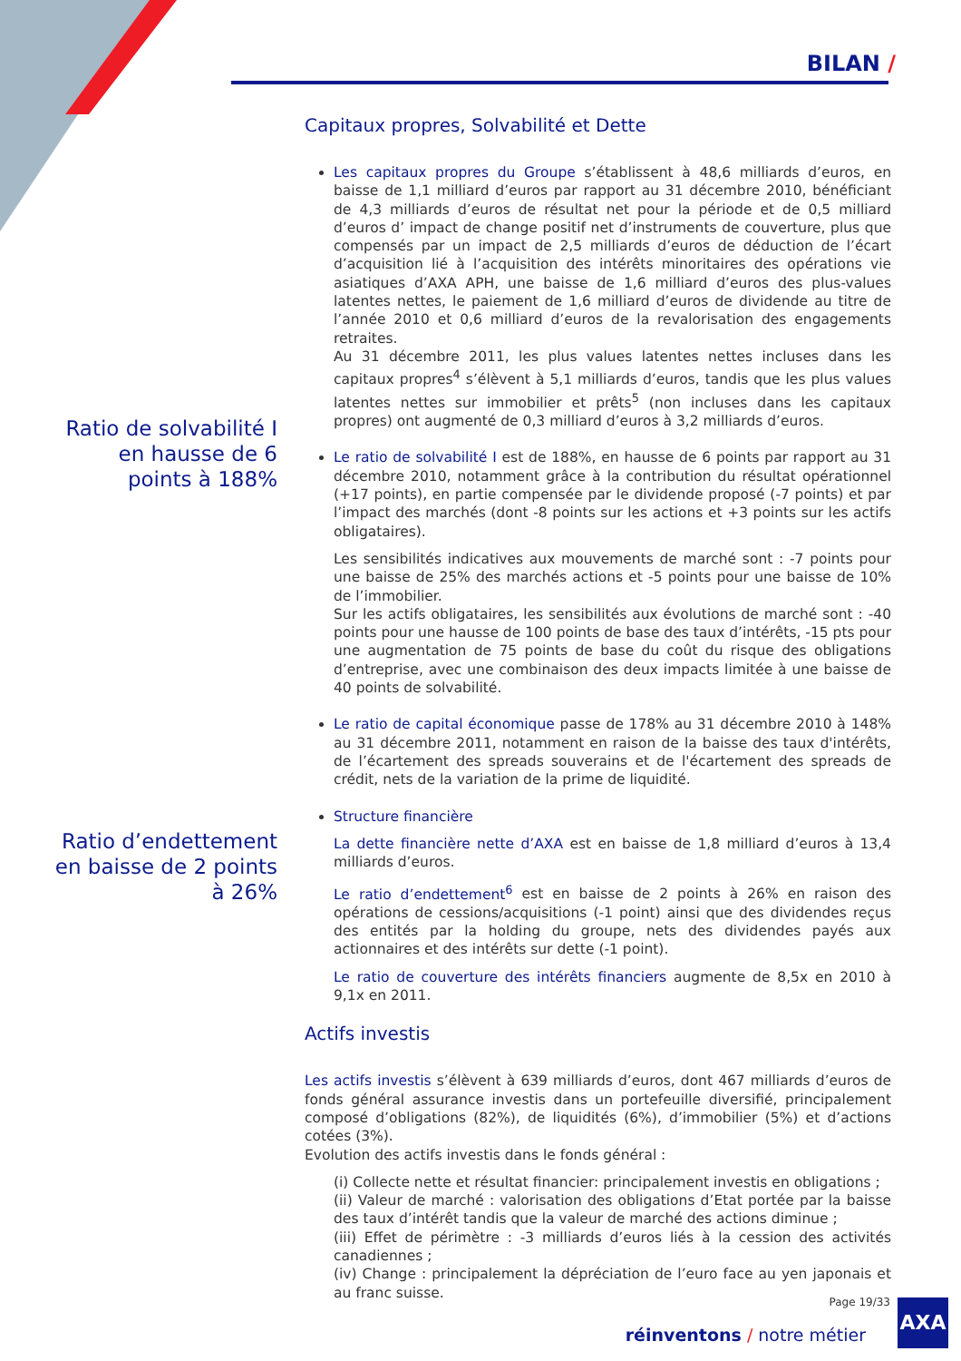BILAN /
Capitaux propres, Solvabilité et Dette
Les capitaux propres du Groupe s’établissent à 48,6 milliards d’euros, en baisse de 1,1 milliard d’euros par rapport au 31 décembre 2010, bénéficiant de 4,3 milliards d’euros de résultat net pour la période et de 0,5 milliard d’euros d’ impact de change positif net d’instruments de couverture, plus que compensés par un impact de 2,5 milliards d’euros de déduction de l’écart d’acquisition lié à l’acquisition des intérêts minoritaires des opérations vie asiatiques d’AXA APH, une baisse de 1,6 milliard d’euros des plus-values latentes nettes, le paiement de 1,6 milliard d’euros de dividende au titre de l’année 2010 et 0,6 milliard d’euros de la revalorisation des engagements retraites.
Au 31 décembre 2011, les plus values latentes nettes incluses dans les capitaux propres<sup>4</sup> s’élèvent à 5,1 milliards d’euros, tandis que les plus values latentes nettes sur immobilier et prêts<sup>5</sup> (non incluses dans les capitaux propres) ont augmenté de 0,3 milliard d’euros à 3,2 milliards d’euros.
Le ratio de solvabilité I est de 188%, en hausse de 6 points par rapport au 31 décembre 2010, notamment grâce à la contribution du résultat opérationnel (+17 points), en partie compensée par le dividende proposé (-7 points) et par l’impact des marchés (dont -8 points sur les actions et +3 points sur les actifs obligataires).
Les sensibilités indicatives aux mouvements de marché sont : -7 points pour une baisse de 25% des marchés actions et -5 points pour une baisse de 10% de l’immobilier.
Sur les actifs obligataires, les sensibilités aux évolutions de marché sont : -40 points pour une hausse de 100 points de base des taux d’intérêts, -15 pts pour une augmentation de 75 points de base du coût du risque des obligations d’entreprise, avec une combinaison des deux impacts limitée à une baisse de 40 points de solvabilité.
Le ratio de capital économique passe de 178% au 31 décembre 2010 à 148% au 31 décembre 2011, notamment en raison de la baisse des taux d'intérêts, de l’écartement des spreads souverains et de l'écartement des spreads de crédit, nets de la variation de la prime de liquidité.
Structure financière
La dette financière nette d’AXA est en baisse de 1,8 milliard d’euros à 13,4 milliards d’euros.
Le ratio d’endettement<sup>6</sup> est en baisse de 2 points à 26% en raison des opérations de cessions/acquisitions (-1 point) ainsi que des dividendes reçus des entités par la holding du groupe, nets des dividendes payés aux actionnaires et des intérêts sur dette (-1 point).
Le ratio de couverture des intérêts financiers augmente de 8,5x en 2010 à 9,1x en 2011.
Actifs investis
Les actifs investis s’élèvent à 639 milliards d’euros, dont 467 milliards d’euros de fonds général assurance investis dans un portefeuille diversifié, principalement composé d’obligations (82%), de liquidités (6%), d’immobilier (5%) et d’actions cotées (3%).
Evolution des actifs investis dans le fonds général :
(i) Collecte nette et résultat financier: principalement investis en obligations ;
(ii) Valeur de marché : valorisation des obligations d’Etat portée par la baisse des taux d’intérêt tandis que la valeur de marché des actions diminue ;
(iii) Effet de périmètre : -3 milliards d’euros liés à la cession des activités canadiennes ;
(iv) Change : principalement la dépréciation de l’euro face au yen japonais et au franc suisse.
Ratio de solvabilité I en hausse de 6 points à 188%
Ratio d’endettement en baisse de 2 points à 26%
Page 19/33
réinventons / notre métier
AXA